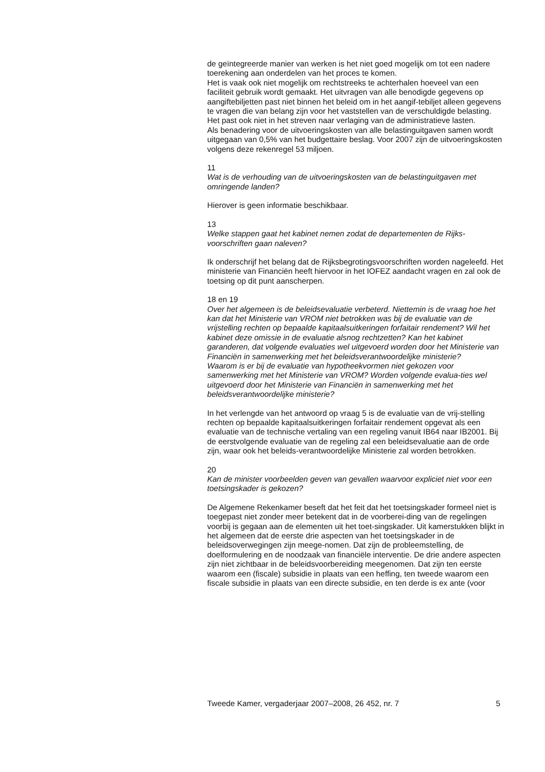de geïntegreerde manier van werken is het niet goed mogelijk om tot een nadere toerekening aan onderdelen van het proces te komen.
Het is vaak ook niet mogelijk om rechtstreeks te achterhalen hoeveel van een faciliteit gebruik wordt gemaakt. Het uitvragen van alle benodigde gegevens op aangiftebiljetten past niet binnen het beleid om in het aangif-tebiljet alleen gegevens te vragen die van belang zijn voor het vaststellen van de verschuldigde belasting. Het past ook niet in het streven naar verlaging van de administratieve lasten.
Als benadering voor de uitvoeringskosten van alle belastinguitgaven samen wordt uitgegaan van 0,5% van het budgettaire beslag. Voor 2007 zijn de uitvoeringskosten volgens deze rekenregel 53 miljoen.
11
Wat is de verhouding van de uitvoeringskosten van de belastinguitgaven met omringende landen?
Hierover is geen informatie beschikbaar.
13
Welke stappen gaat het kabinet nemen zodat de departementen de Rijks-voorschriften gaan naleven?
Ik onderschrijf het belang dat de Rijksbegrotingsvoorschriften worden nageleefd. Het ministerie van Financiën heeft hiervoor in het IOFEZ aandacht vragen en zal ook de toetsing op dit punt aanscherpen.
18 en 19
Over het algemeen is de beleidsevaluatie verbeterd. Niettemin is de vraag hoe het kan dat het Ministerie van VROM niet betrokken was bij de evaluatie van de vrijstelling rechten op bepaalde kapitaalsuitkeringen forfaitair rendement? Wil het kabinet deze omissie in de evaluatie alsnog rechtzetten? Kan het kabinet garanderen, dat volgende evaluaties wel uitgevoerd worden door het Ministerie van Financiën in samenwerking met het beleidsverantwoordelijke ministerie?
Waarom is er bij de evaluatie van hypotheekvormen niet gekozen voor samenwerking met het Ministerie van VROM? Worden volgende evalua-ties wel uitgevoerd door het Ministerie van Financiën in samenwerking met het beleidsverantwoordelijke ministerie?
In het verlengde van het antwoord op vraag 5 is de evaluatie van de vrij-stelling rechten op bepaalde kapitaalsuitkeringen forfaitair rendement opgevat als een evaluatie van de technische vertaling van een regeling vanuit IB64 naar IB2001. Bij de eerstvolgende evaluatie van de regeling zal een beleidsevaluatie aan de orde zijn, waar ook het beleids-verantwoordelijke Ministerie zal worden betrokken.
20
Kan de minister voorbeelden geven van gevallen waarvoor expliciet niet voor een toetsingskader is gekozen?
De Algemene Rekenkamer beseft dat het feit dat het toetsingskader formeel niet is toegepast niet zonder meer betekent dat in de voorberei-ding van de regelingen voorbij is gegaan aan de elementen uit het toet-singskader. Uit kamerstukken blijkt in het algemeen dat de eerste drie aspecten van het toetsingskader in de beleidsoverwegingen zijn meege-nomen. Dat zijn de probleemstelling, de doelformulering en de noodzaak van financiële interventie. De drie andere aspecten zijn niet zichtbaar in de beleidsvoorbereiding meegenomen. Dat zijn ten eerste waarom een (fiscale) subsidie in plaats van een heffing, ten tweede waarom een fiscale subsidie in plaats van een directe subsidie, en ten derde is ex ante (voor
Tweede Kamer, vergaderjaar 2007–2008, 26 452, nr. 7 5